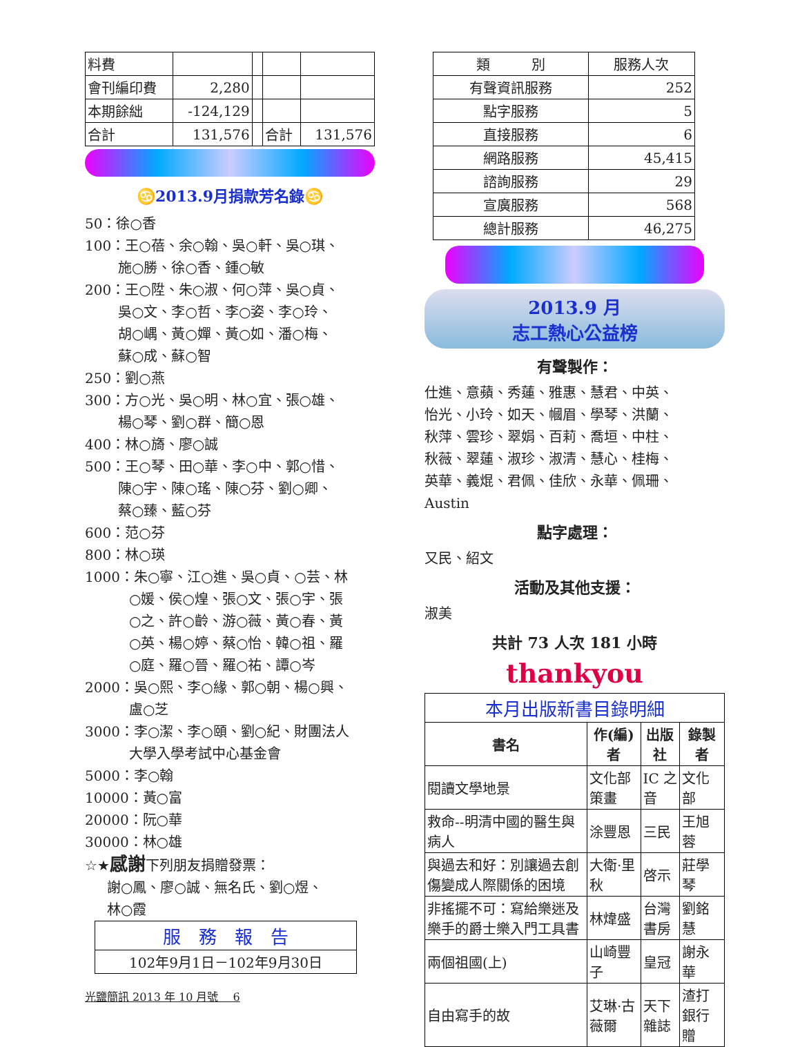| 料費 | | | | |
| 會刊編印費 | 2,280 | | | |
| 本期餘絀 | -124,129 | | | |
| 合計 | 131,576 | | 合計 | 131,576 |
♋2013.9月捐款芳名錄♋
50：徐○香
100：王○蓓、余○翰、吳○軒、吳○琪、
施○勝、徐○香、鍾○敏
200：王○陞、朱○淑、何○萍、吳○貞、
吳○文、李○哲、李○姿、李○玲、
胡○嵎、黃○嬋、黃○如、潘○梅、
蘇○成、蘇○智
250：劉○燕
300：方○光、吳○明、林○宜、張○雄、
楊○琴、劉○群、簡○恩
400：林○旖、廖○誠
500：王○琴、田○華、李○中、郭○惜、
陳○宇、陳○瑤、陳○芬、劉○卿、
蔡○臻、藍○芬
600：范○芬
800：林○瑛
1000：朱○寧、江○進、吳○貞、○芸、林
○媛、侯○煌、張○文、張○宇、張
○之、許○齡、游○薇、黃○春、黃
○英、楊○婷、蔡○怡、韓○祖、羅
○庭、羅○晉、羅○祐、譚○岑
2000：吳○熙、李○緣、郭○朝、楊○興、
盧○芝
3000：李○潔、李○頤、劉○紀、財團法人
大學入學考試中心基金會
5000：李○翰
10000：黃○富
20000：阮○華
30000：林○雄
☆★感謝下列朋友捐贈發票：
謝○鳳、廖○誠、無名氏、劉○煜、
林○霞
| 服 務 報 告 |
| 102年9月1日－102年9月30日 |
光鹽簡訊 2013 年 10 月號　 6
| 類 別 | 服務人次 |
| 有聲資訊服務 | 252 |
| 點字服務 | 5 |
| 直接服務 | 6 |
| 網路服務 | 45,415 |
| 諮詢服務 | 29 |
| 宣廣服務 | 568 |
| 總計服務 | 46,275 |
2013.9 月
志工熱心公益榜
有聲製作：
仕進、意蘋、秀蓮、雅惠、慧君、中英、
怡光、小玲、如天、幗眉、學琴、洪蘭、
秋萍、雲珍、翠娟、百莉、喬垣、中柱、
秋薇、翠蓮、淑珍、淑清、慧心、桂梅、
英華、義焜、君佩、佳欣、永華、佩珊、
Austin
點字處理：
又民、紹文
活動及其他支援：
淑美
共計 73 人次 181 小時
thankyou
| 本月出版新書目錄明細 | | | |
| 書名 | 作(編)者 | 出版社 | 錄製者 |
| 閱讀文學地景 | 文化部策畫 | IC 之音 | 文化部 |
| 救命--明清中國的醫生與病人 | 涂豐恩 | 三民 | 王旭蓉 |
| 與過去和好：別讓過去創傷變成人際關係的困境 | 大衛·里秋 | 啓示 | 莊學琴 |
| 非搖擺不可：寫給樂迷及樂手的爵士樂入門工具書 | 林煒盛 | 台灣書房 | 劉銘慧 |
| 兩個祖國(上) | 山崎豐子 | 皇冠 | 謝永華 |
| 自由寫手的故 | 艾琳·古薇爾 | 天下雜誌 | 渣打銀行贈 |